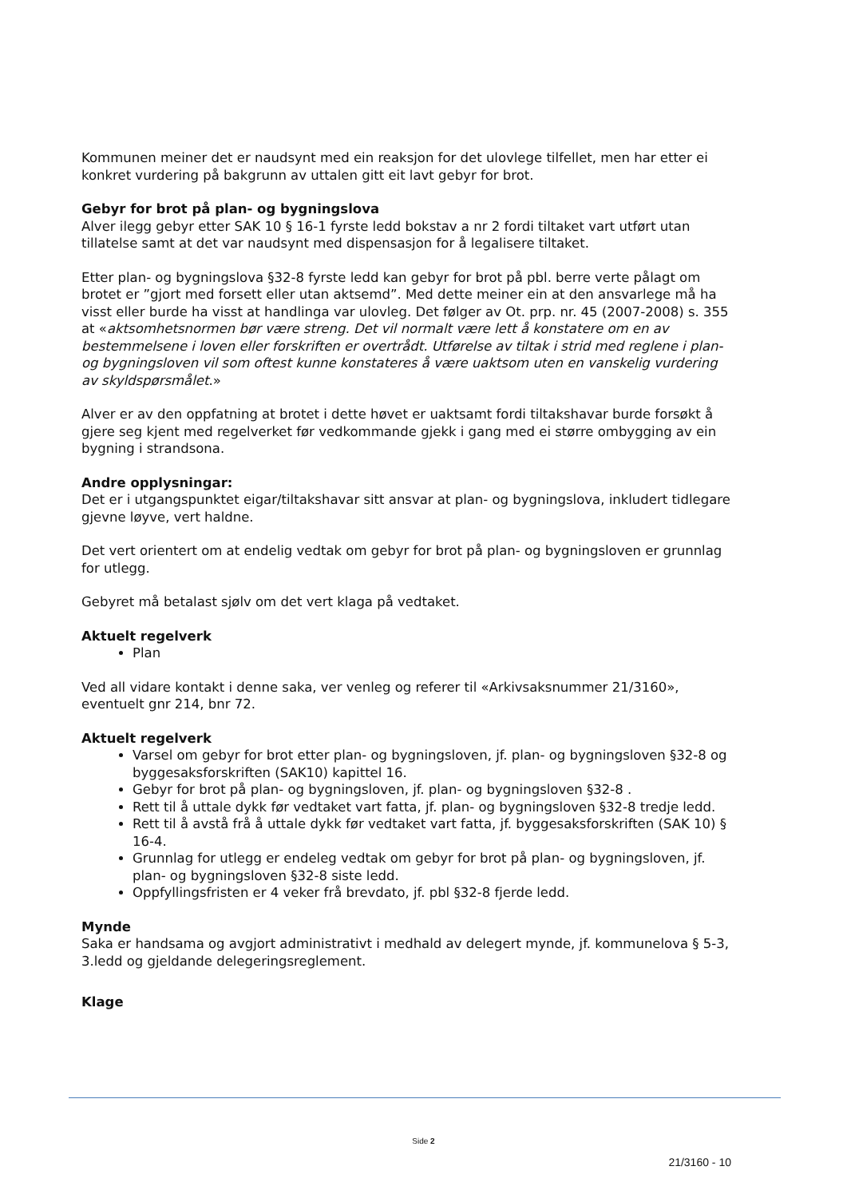Kommunen meiner det er naudsynt med ein reaksjon for det ulovlege tilfellet, men har etter ei konkret vurdering på bakgrunn av uttalen gitt eit lavt gebyr for brot.
Gebyr for brot på plan- og bygningslova
Alver ilegg gebyr etter SAK 10 § 16-1 fyrste ledd bokstav a nr 2 fordi tiltaket vart utført utan tillatelse samt at det var naudsynt med dispensasjon for å legalisere tiltaket.
Etter plan- og bygningslova §32-8 fyrste ledd kan gebyr for brot på pbl. berre verte pålagt om brotet er ”gjort med forsett eller utan aktsemd”. Med dette meiner ein at den ansvarlege må ha visst eller burde ha visst at handlinga var ulovleg. Det følger av Ot. prp. nr. 45 (2007-2008) s. 355 at «aktsomhetsnormen bør være streng. Det vil normalt være lett å konstatere om en av bestemmelsene i loven eller forskriften er overtrådt. Utførelse av tiltak i strid med reglene i plan- og bygningsloven vil som oftest kunne konstateres å være uaktsom uten en vanskelig vurdering av skyldspørsmålet.»
Alver er av den oppfatning at brotet i dette høvet er uaktsamt fordi tiltakshavar burde forsøkt å gjere seg kjent med regelverket før vedkommande gjekk i gang med ei større ombygging av ein bygning i strandsona.
Andre opplysningar:
Det er i utgangspunktet eigar/tiltakshavar sitt ansvar at plan- og bygningslova, inkludert tidlegare gjevne løyve, vert haldne.
Det vert orientert om at endelig vedtak om gebyr for brot på plan- og bygningsloven er grunnlag for utlegg.
Gebyret må betalast sjølv om det vert klaga på vedtaket.
Aktuelt regelverk
Plan
Ved all vidare kontakt i denne saka, ver venleg og referer til «Arkivsaksnummer 21/3160», eventuelt gnr 214, bnr 72.
Aktuelt regelverk
Varsel om gebyr for brot etter plan- og bygningsloven, jf. plan- og bygningsloven §32-8 og byggesaksforskriften (SAK10) kapittel 16.
Gebyr for brot på plan- og bygningsloven, jf. plan- og bygningsloven §32-8 .
Rett til å uttale dykk før vedtaket vart fatta, jf. plan- og bygningsloven §32-8 tredje ledd.
Rett til å avstå frå å uttale dykk før vedtaket vart fatta, jf. byggesaksforskriften (SAK 10) § 16-4.
Grunnlag for utlegg er endeleg vedtak om gebyr for brot på plan- og bygningsloven, jf. plan- og bygningsloven §32-8 siste ledd.
Oppfyllingsfristen er 4 veker frå brevdato, jf. pbl §32-8 fjerde ledd.
Mynde
Saka er handsama og avgjort administrativt i medhald av delegert mynde, jf. kommunelova § 5-3, 3.ledd og gjeldande delegeringsreglement.
Klage
Side 2
21/3160 - 10